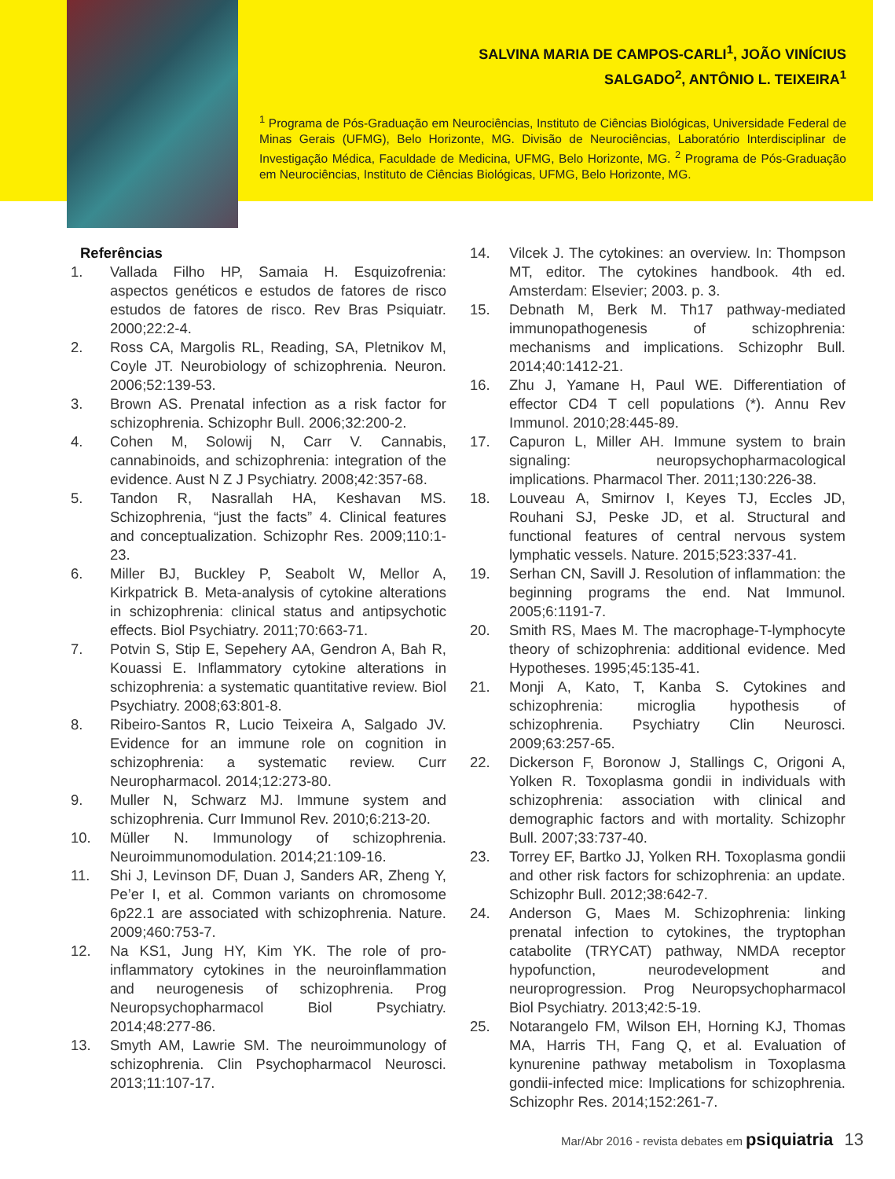SALVINA MARIA DE CAMPOS-CARLI<sup>1</sup>, JOÃO VINÍCIUS
SALGADO<sup>2</sup>, ANTÔNIO L. TEIXEIRA<sup>1</sup>
<sup>1</sup> Programa de Pós-Graduação em Neurociências, Instituto de Ciências Biológicas, Universidade Federal de Minas Gerais (UFMG), Belo Horizonte, MG. Divisão de Neurociências, Laboratório Interdisciplinar de Investigação Médica, Faculdade de Medicina, UFMG, Belo Horizonte, MG. <sup>2</sup> Programa de Pós-Graduação em Neurociências, Instituto de Ciências Biológicas, UFMG, Belo Horizonte, MG.
Referências
1. Vallada Filho HP, Samaia H. Esquizofrenia: aspectos genéticos e estudos de fatores de risco estudos de fatores de risco. Rev Bras Psiquiatr. 2000;22:2-4.
2. Ross CA, Margolis RL, Reading, SA, Pletnikov M, Coyle JT. Neurobiology of schizophrenia. Neuron. 2006;52:139-53.
3. Brown AS. Prenatal infection as a risk factor for schizophrenia. Schizophr Bull. 2006;32:200-2.
4. Cohen M, Solowij N, Carr V. Cannabis, cannabinoids, and schizophrenia: integration of the evidence. Aust N Z J Psychiatry. 2008;42:357-68.
5. Tandon R, Nasrallah HA, Keshavan MS. Schizophrenia, “just the facts” 4. Clinical features and conceptualization. Schizophr Res. 2009;110:1-23.
6. Miller BJ, Buckley P, Seabolt W, Mellor A, Kirkpatrick B. Meta-analysis of cytokine alterations in schizophrenia: clinical status and antipsychotic effects. Biol Psychiatry. 2011;70:663-71.
7. Potvin S, Stip E, Sepehery AA, Gendron A, Bah R, Kouassi E. Inflammatory cytokine alterations in schizophrenia: a systematic quantitative review. Biol Psychiatry. 2008;63:801-8.
8. Ribeiro-Santos R, Lucio Teixeira A, Salgado JV. Evidence for an immune role on cognition in schizophrenia: a systematic review. Curr Neuropharmacol. 2014;12:273-80.
9. Muller N, Schwarz MJ. Immune system and schizophrenia. Curr Immunol Rev. 2010;6:213-20.
10. Müller N. Immunology of schizophrenia. Neuroimmunomodulation. 2014;21:109-16.
11. Shi J, Levinson DF, Duan J, Sanders AR, Zheng Y, Pe’er I, et al. Common variants on chromosome 6p22.1 are associated with schizophrenia. Nature. 2009;460:753-7.
12. Na KS1, Jung HY, Kim YK. The role of pro-inflammatory cytokines in the neuroinflammation and neurogenesis of schizophrenia. Prog Neuropsychopharmacol Biol Psychiatry. 2014;48:277-86.
13. Smyth AM, Lawrie SM. The neuroimmunology of schizophrenia. Clin Psychopharmacol Neurosci. 2013;11:107-17.
14. Vilcek J. The cytokines: an overview. In: Thompson MT, editor. The cytokines handbook. 4th ed. Amsterdam: Elsevier; 2003. p. 3.
15. Debnath M, Berk M. Th17 pathway-mediated immunopathogenesis of schizophrenia: mechanisms and implications. Schizophr Bull. 2014;40:1412-21.
16. Zhu J, Yamane H, Paul WE. Differentiation of effector CD4 T cell populations (*). Annu Rev Immunol. 2010;28:445-89.
17. Capuron L, Miller AH. Immune system to brain signaling: neuropsychopharmacological implications. Pharmacol Ther. 2011;130:226-38.
18. Louveau A, Smirnov I, Keyes TJ, Eccles JD, Rouhani SJ, Peske JD, et al. Structural and functional features of central nervous system lymphatic vessels. Nature. 2015;523:337-41.
19. Serhan CN, Savill J. Resolution of inflammation: the beginning programs the end. Nat Immunol. 2005;6:1191-7.
20. Smith RS, Maes M. The macrophage-T-lymphocyte theory of schizophrenia: additional evidence. Med Hypotheses. 1995;45:135-41.
21. Monji A, Kato, T, Kanba S. Cytokines and schizophrenia: microglia hypothesis of schizophrenia. Psychiatry Clin Neurosci. 2009;63:257-65.
22. Dickerson F, Boronow J, Stallings C, Origoni A, Yolken R. Toxoplasma gondii in individuals with schizophrenia: association with clinical and demographic factors and with mortality. Schizophr Bull. 2007;33:737-40.
23. Torrey EF, Bartko JJ, Yolken RH. Toxoplasma gondii and other risk factors for schizophrenia: an update. Schizophr Bull. 2012;38:642-7.
24. Anderson G, Maes M. Schizophrenia: linking prenatal infection to cytokines, the tryptophan catabolite (TRYCAT) pathway, NMDA receptor hypofunction, neurodevelopment and neuroprogression. Prog Neuropsychopharmacol Biol Psychiatry. 2013;42:5-19.
25. Notarangelo FM, Wilson EH, Horning KJ, Thomas MA, Harris TH, Fang Q, et al. Evaluation of kynurenine pathway metabolism in Toxoplasma gondii-infected mice: Implications for schizophrenia. Schizophr Res. 2014;152:261-7.
Mar/Abr 2016 - revista debates em psiquiatria 13